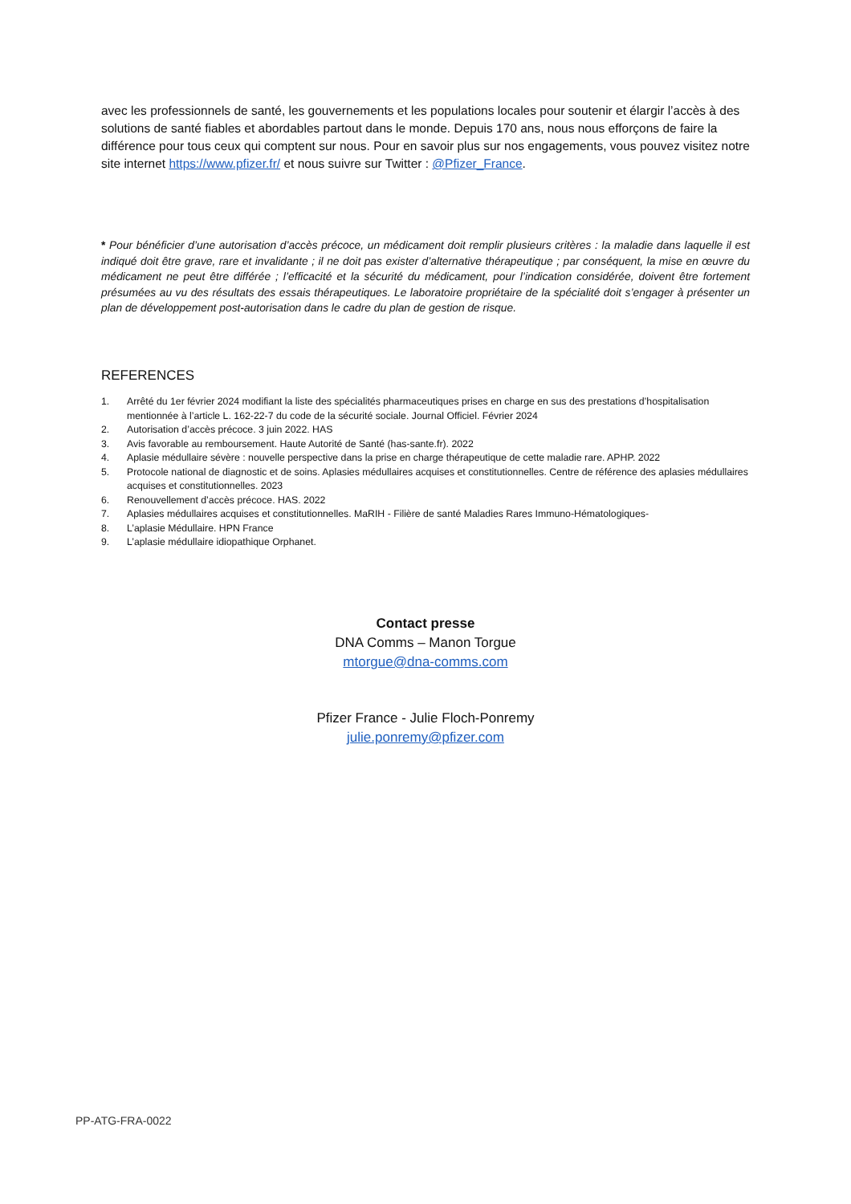avec les professionnels de santé, les gouvernements et les populations locales pour soutenir et élargir l’accès à des solutions de santé fiables et abordables partout dans le monde. Depuis 170 ans, nous nous efforçons de faire la différence pour tous ceux qui comptent sur nous. Pour en savoir plus sur nos engagements, vous pouvez visitez notre site internet https://www.pfizer.fr/ et nous suivre sur Twitter : @Pfizer_France.
* Pour bénéficier d’une autorisation d’accès précoce, un médicament doit remplir plusieurs critères : la maladie dans laquelle il est indiqué doit être grave, rare et invalidante ; il ne doit pas exister d’alternative thérapeutique ; par conséquent, la mise en œuvre du médicament ne peut être différée ; l’efficacité et la sécurité du médicament, pour l’indication considérée, doivent être fortement présumées au vu des résultats des essais thérapeutiques. Le laboratoire propriétaire de la spécialité doit s’engager à présenter un plan de développement post-autorisation dans le cadre du plan de gestion de risque.
REFERENCES
1. Arrêté du 1er février 2024 modifiant la liste des spécialités pharmaceutiques prises en charge en sus des prestations d’hospitalisation mentionnée à l’article L. 162-22-7 du code de la sécurité sociale. Journal Officiel. Février 2024
2. Autorisation d’accès précoce. 3 juin 2022. HAS
3. Avis favorable au remboursement. Haute Autorité de Santé (has-sante.fr). 2022
4. Aplasie médullaire sévère : nouvelle perspective dans la prise en charge thérapeutique de cette maladie rare. APHP. 2022
5. Protocole national de diagnostic et de soins. Aplasies médullaires acquises et constitutionnelles. Centre de référence des aplasies médullaires acquises et constitutionnelles. 2023
6. Renouvellement d’accès précoce. HAS. 2022
7. Aplasies médullaires acquises et constitutionnelles. MaRIH - Filière de santé Maladies Rares Immuno-Hématologiques-
8. L’aplasie Médullaire. HPN France
9. L’aplasie médullaire idiopathique Orphanet.
Contact presse
DNA Comms – Manon Torgue
mtorgue@dna-comms.com
Pfizer France - Julie Floch-Ponremy
julie.ponremy@pfizer.com
PP-ATG-FRA-0022